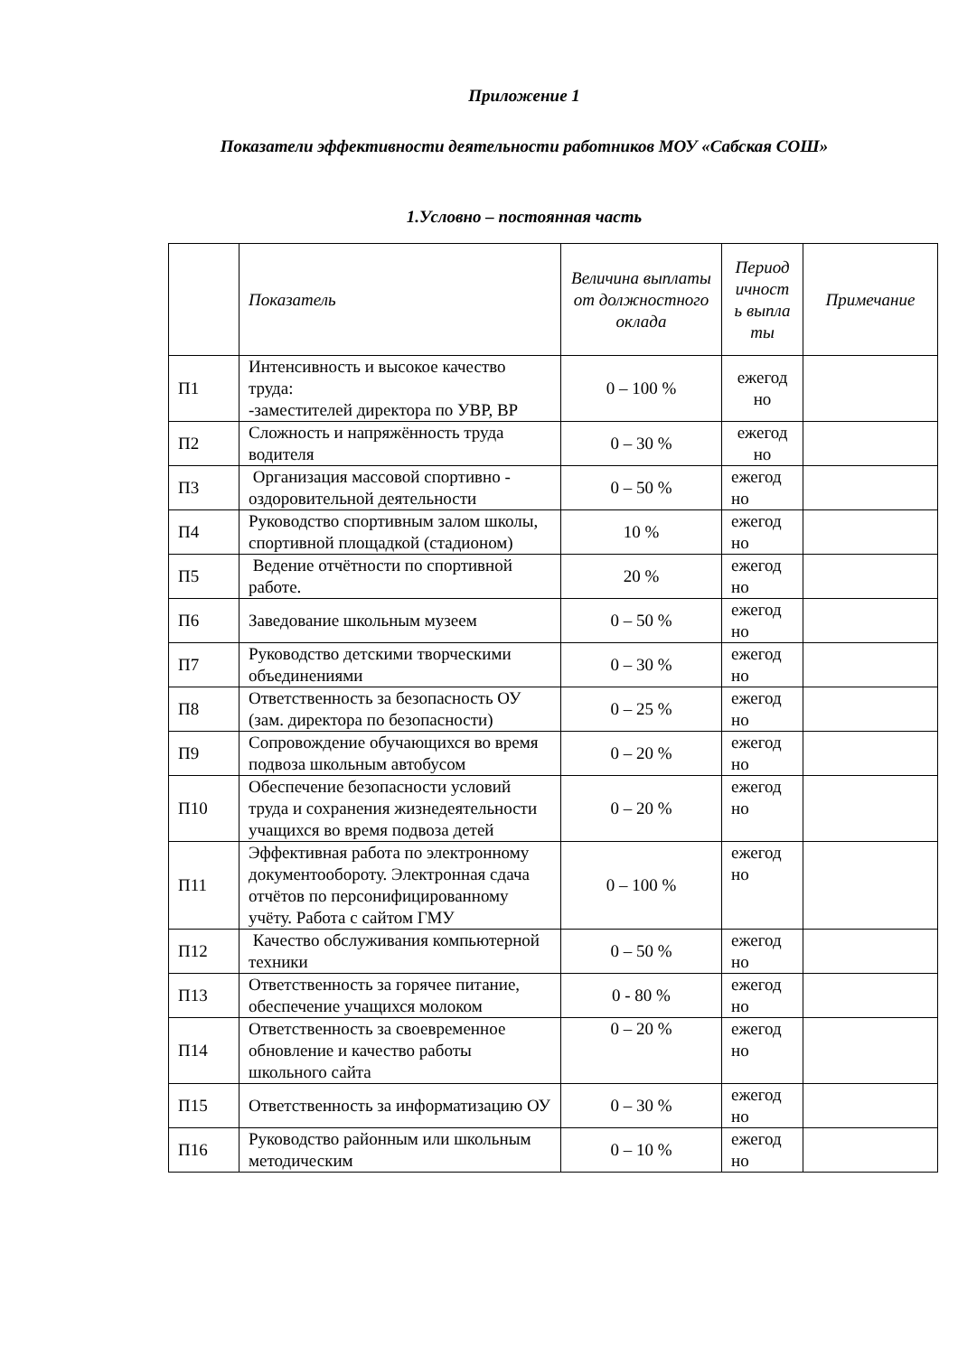Приложение 1
Показатели эффективности деятельности работников МОУ «Сабская СОШ»
1.Условно – постоянная часть
| | Показатель | Величина выплаты от должностного оклада | Период ичност ь выпла ты | Примечание |
| --- | --- | --- | --- | --- |
| П1 | Интенсивность и высокое качество труда: -заместителей директора по УВР, ВР | 0 – 100 % | ежегод но | |
| П2 | Сложность и напряжённость труда водителя | 0 – 30 % | ежегод но | |
| П3 | Организация массовой спортивно - оздоровительной деятельности | 0 – 50 % | ежегод но | |
| П4 | Руководство спортивным залом школы, спортивной площадкой (стадионом) | 10 % | ежегод но | |
| П5 | Ведение отчётности по спортивной работе. | 20 % | ежегод но | |
| П6 | Заведование школьным музеем | 0 – 50 % | ежегод но | |
| П7 | Руководство детскими творческими объединениями | 0 – 30 % | ежегод но | |
| П8 | Ответственность за безопасность ОУ (зам. директора по безопасности) | 0 – 25 % | ежегод но | |
| П9 | Сопровождение обучающихся во время подвоза школьным автобусом | 0 – 20 % | ежегод но | |
| П10 | Обеспечение безопасности условий труда и сохранения жизнедеятельности учащихся во время подвоза детей | 0 – 20 % | ежегод но | |
| П11 | Эффективная работа по электронному документообороту. Электронная сдача отчётов по персонифицированному учёту. Работа с сайтом ГМУ | 0 – 100 % | ежегод но | |
| П12 | Качество обслуживания компьютерной техники | 0 – 50 % | ежегод но | |
| П13 | Ответственность за горячее питание, обеспечение учащихся молоком | 0 - 80 % | ежегод но | |
| П14 | Ответственность за своевременное обновление и качество работы школьного сайта | 0 – 20 % | ежегод но | |
| П15 | Ответственность за информатизацию ОУ | 0 – 30 % | ежегод но | |
| П16 | Руководство районным или школьным методическим | 0 – 10 % | ежегод но | |